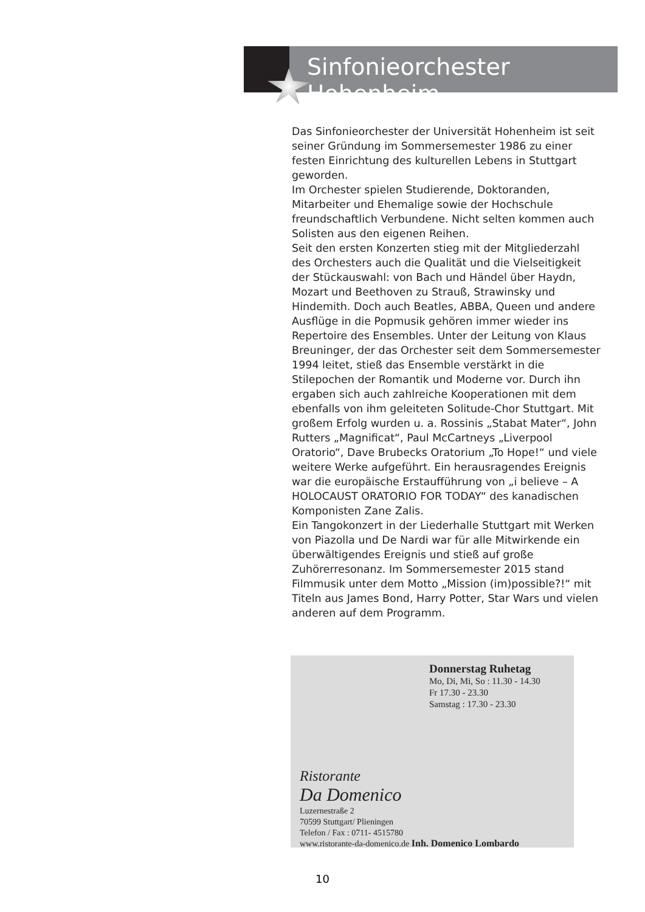Sinfonieorchester Hohenheim
Das Sinfonieorchester der Universität Hohenheim ist seit seiner Gründung im Sommersemester 1986 zu einer festen Einrichtung des kulturellen Lebens in Stuttgart geworden.
Im Orchester spielen Studierende, Doktoranden, Mitarbeiter und Ehemalige sowie der Hochschule freundschaftlich Verbundene. Nicht selten kommen auch Solisten aus den eigenen Reihen.
Seit den ersten Konzerten stieg mit der Mitgliederzahl des Orchesters auch die Qualität und die Vielseitigkeit der Stückauswahl: von Bach und Händel über Haydn, Mozart und Beethoven zu Strauß, Strawinsky und Hindemith. Doch auch Beatles, ABBA, Queen und andere Ausflüge in die Popmusik gehören immer wieder ins Repertoire des Ensembles. Unter der Leitung von Klaus Breuninger, der das Orchester seit dem Sommersemester 1994 leitet, stieß das Ensemble verstärkt in die Stilepochen der Romantik und Moderne vor. Durch ihn ergaben sich auch zahlreiche Kooperationen mit dem ebenfalls von ihm geleiteten Solitude-Chor Stuttgart. Mit großem Erfolg wurden u. a. Rossinis „Stabat Mater“, John Rutters „Magnificat“, Paul McCartneys „Liverpool Oratorio“, Dave Brubecks Oratorium „To Hope!“ und viele weitere Werke aufgeführt. Ein herausragendes Ereignis war die europäische Erstaufführung von „i believe – A HOLOCAUST ORATORIO FOR TODAY“ des kanadischen Komponisten Zane Zalis.
Ein Tangokonzert in der Liederhalle Stuttgart mit Werken von Piazolla und De Nardi war für alle Mitwirkende ein überwältigendes Ereignis und stieß auf große Zuhörerresonanz. Im Sommersemester 2015 stand Filmmusik unter dem Motto „Mission (im)possible?!“ mit Titeln aus James Bond, Harry Potter, Star Wars und vielen anderen auf dem Programm.
Donnerstag Ruhetag
Mo, Di, Mi, So : 11.30 - 14.30
Fr 17.30 - 23.30
Samstag : 17.30 - 23.30
Ristorante
Da Domenico
Luzernestraße 2
70599 Stuttgart/ Plieningen
Telefon / Fax : 0711- 4515780
www.ristorante-da-domenico.de Inh. Domenico Lombardo
10